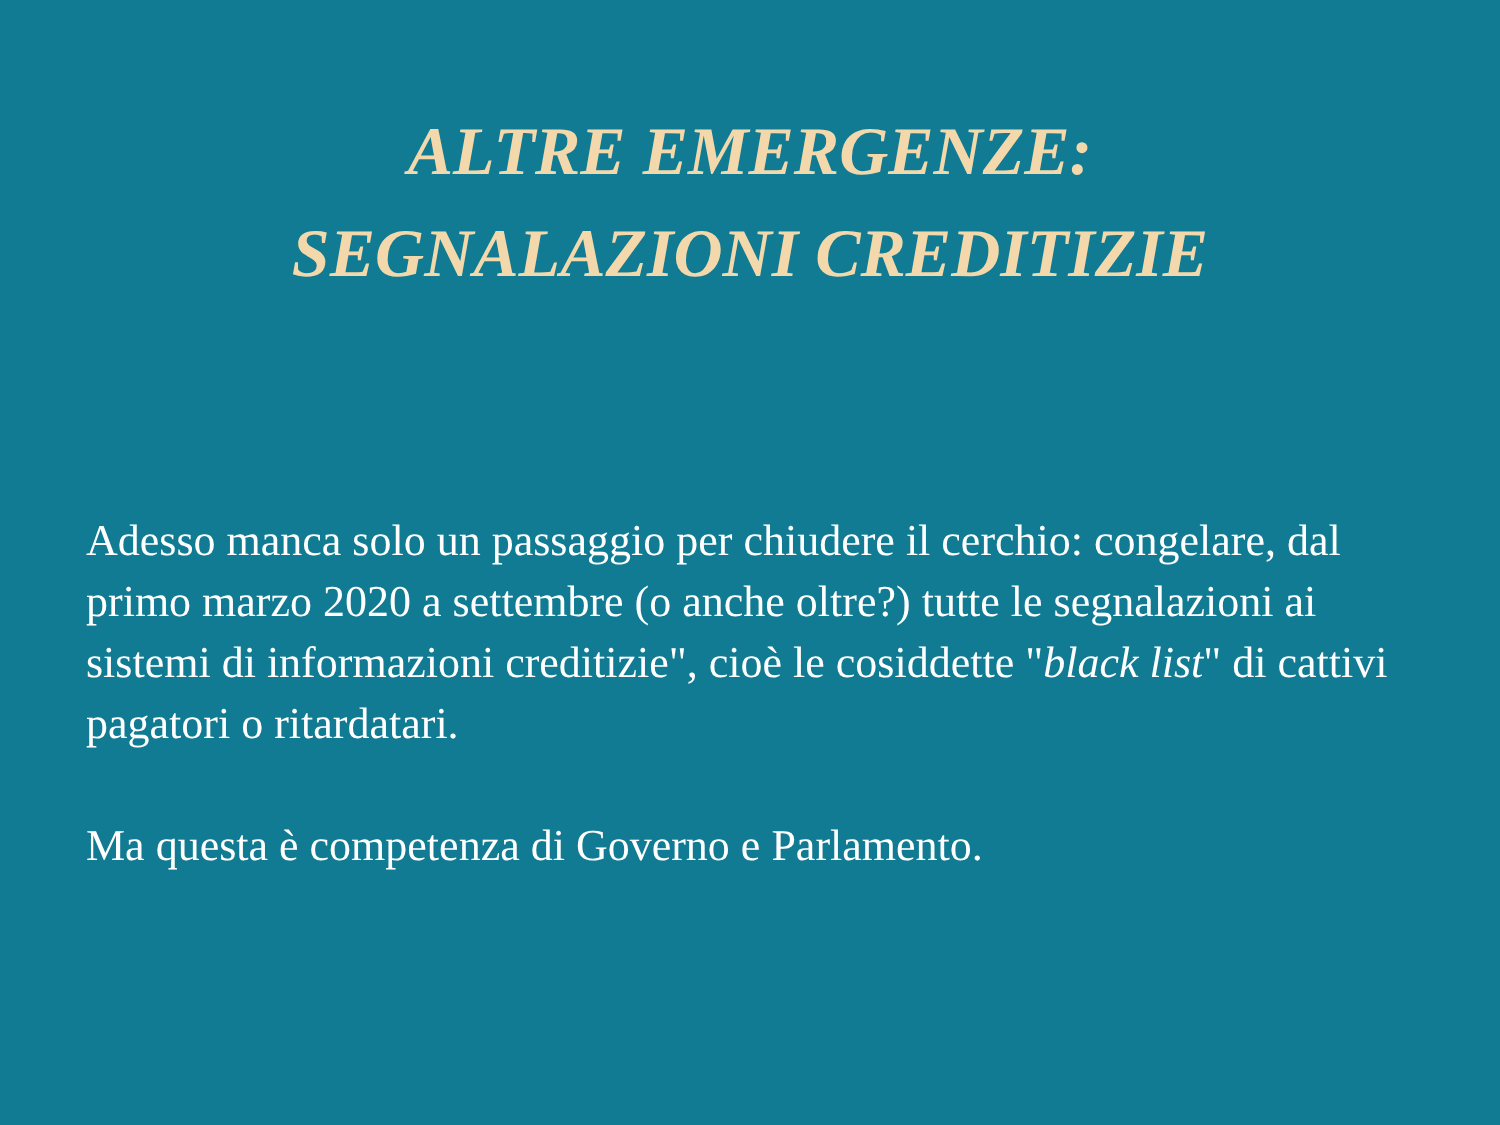ALTRE EMERGENZE:
SEGNALAZIONI CREDITIZIE
Adesso manca solo un passaggio per chiudere il cerchio: congelare, dal primo marzo 2020 a settembre (o anche oltre?) tutte le segnalazioni ai sistemi di informazioni creditizie", cioè le cosiddette "black list" di cattivi pagatori o ritardatari.
Ma questa è competenza di Governo e Parlamento.